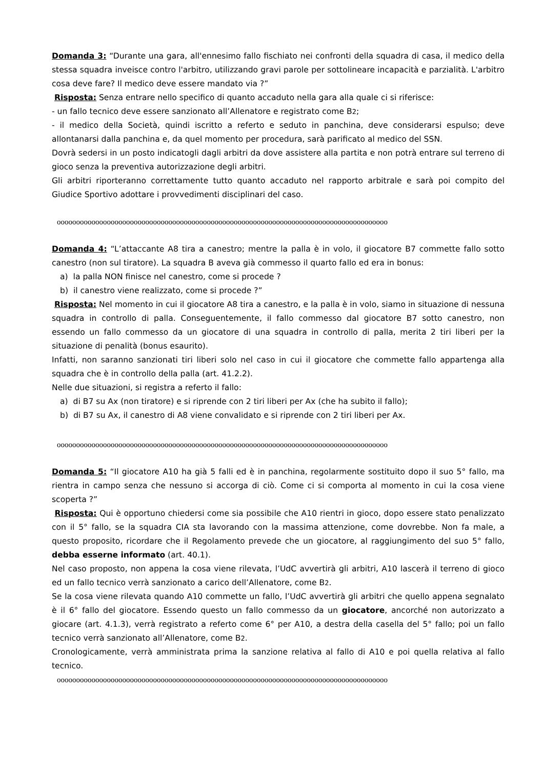Domanda 3: “Durante una gara, all'ennesimo fallo fischiato nei confronti della squadra di casa, il medico della stessa squadra inveisce contro l'arbitro, utilizzando gravi parole per sottolineare incapacità e parzialità. L'arbitro cosa deve fare? Il medico deve essere mandato via ?”
Risposta: Senza entrare nello specifico di quanto accaduto nella gara alla quale ci si riferisce:
- un fallo tecnico deve essere sanzionato all’Allenatore e registrato come B2;
- il medico della Società, quindi iscritto a referto e seduto in panchina, deve considerarsi espulso; deve allontanarsi dalla panchina e, da quel momento per procedura, sarà parificato al medico del SSN.
Dovrà sedersi in un posto indicatogli dagli arbitri da dove assistere alla partita e non potrà entrare sul terreno di gioco senza la preventiva autorizzazione degli arbitri.
Gli arbitri riporteranno correttamente tutto quanto accaduto nel rapporto arbitrale e sarà poi compito del Giudice Sportivo adottare i provvedimenti disciplinari del caso.
oooooooooooooooooooooooooooooooooooooooooooooooooooooooooooooooooooooooooooooooooooooo
Domanda 4: “L’attaccante A8 tira a canestro; mentre la palla è in volo, il giocatore B7 commette fallo sotto canestro (non sul tiratore). La squadra B aveva già commesso il quarto fallo ed era in bonus:
a) la palla NON finisce nel canestro, come si procede ?
b) il canestro viene realizzato, come si procede ?”
Risposta: Nel momento in cui il giocatore A8 tira a canestro, e la palla è in volo, siamo in situazione di nessuna squadra in controllo di palla. Conseguentemente, il fallo commesso dal giocatore B7 sotto canestro, non essendo un fallo commesso da un giocatore di una squadra in controllo di palla, merita 2 tiri liberi per la situazione di penalità (bonus esaurito).
Infatti, non saranno sanzionati tiri liberi solo nel caso in cui il giocatore che commette fallo appartenga alla squadra che è in controllo della palla (art. 41.2.2).
Nelle due situazioni, si registra a referto il fallo:
a) di B7 su Ax (non tiratore) e si riprende con 2 tiri liberi per Ax (che ha subito il fallo);
b) di B7 su Ax, il canestro di A8 viene convalidato e si riprende con 2 tiri liberi per Ax.
oooooooooooooooooooooooooooooooooooooooooooooooooooooooooooooooooooooooooooooooooooooo
Domanda 5: “Il giocatore A10 ha già 5 falli ed è in panchina, regolarmente sostituito dopo il suo 5° fallo, ma rientra in campo senza che nessuno si accorga di ciò. Come ci si comporta al momento in cui la cosa viene scoperta ?”
Risposta: Qui è opportuno chiedersi come sia possibile che A10 rientri in gioco, dopo essere stato penalizzato con il 5° fallo, se la squadra CIA sta lavorando con la massima attenzione, come dovrebbe. Non fa male, a questo proposito, ricordare che il Regolamento prevede che un giocatore, al raggiungimento del suo 5° fallo, debba esserne informato (art. 40.1).
Nel caso proposto, non appena la cosa viene rilevata, l’UdC avvertirà gli arbitri, A10 lascerà il terreno di gioco ed un fallo tecnico verrà sanzionato a carico dell’Allenatore, come B2.
Se la cosa viene rilevata quando A10 commette un fallo, l’UdC avvertirà gli arbitri che quello appena segnalato è il 6° fallo del giocatore. Essendo questo un fallo commesso da un giocatore, ancorché non autorizzato a giocare (art. 4.1.3), verrà registrato a referto come 6° per A10, a destra della casella del 5° fallo; poi un fallo tecnico verrà sanzionato all’Allenatore, come B2.
Cronologicamente, verrà amministrata prima la sanzione relativa al fallo di A10 e poi quella relativa al fallo tecnico.
oooooooooooooooooooooooooooooooooooooooooooooooooooooooooooooooooooooooooooooooooooooo